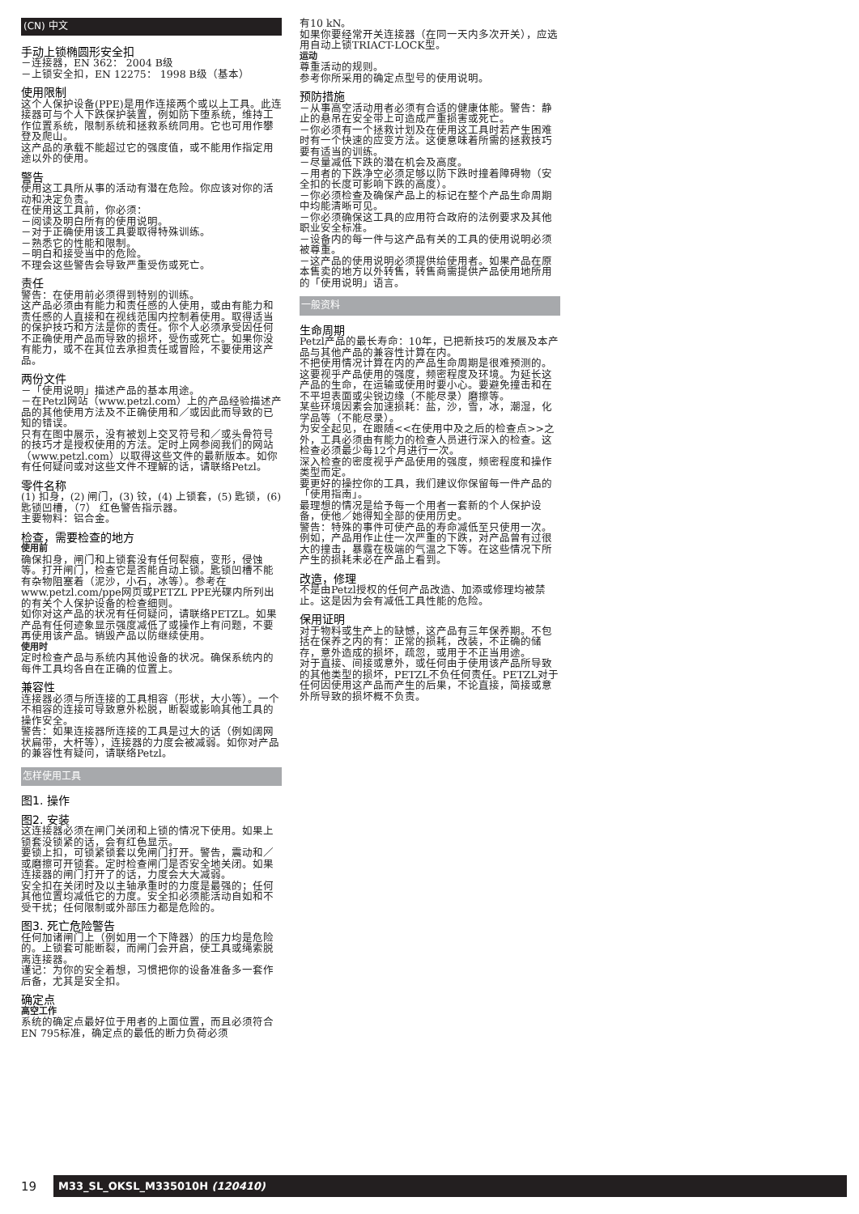(CN) 中文
手动上锁椭圆形安全扣
－连接器，EN 362： 2004 B级
－上锁安全扣，EN 12275： 1998 B级（基本）
使用限制
这个人保护设备(PPE)是用作连接两个或以上工具。此连接器可与个人下跌保护装置，例如防下堕系统，维持工作位置系统，限制系统和拯救系统同用。它也可用作攀登及爬山。
这产品的承载不能超过它的强度值，或不能用作指定用途以外的使用。
警告
使用这工具所从事的活动有潜在危险。你应该对你的活动和决定负责。
在使用这工具前，你必须：
－阅读及明白所有的使用说明。
－对于正确使用该工具要取得特殊训练。
－熟悉它的性能和限制。
－明白和接受当中的危险。
不理会这些警告会导致严重受伤或死亡。
责任
警告：在使用前必须得到特别的训练。
这产品必须由有能力和责任感的人使用，或由有能力和责任感的人直接和在视线范围内控制着使用。取得适当的保护技巧和方法是你的责任。你个人必须承受因任何不正确使用产品而导致的损坏，受伤或死亡。如果你没有能力，或不在其位去承担责任或冒险，不要使用这产品。
两份文件
－「使用说明」描述产品的基本用途。
－在Petzl网站（www.petzl.com）上的产品经验描述产品的其他使用方法及不正确使用和／或因此而导致的已知的错误。
只有在图中展示，没有被划上交叉符号和／或头骨符号的技巧才是授权使用的方法。定时上网参阅我们的网站（www.petzl.com）以取得这些文件的最新版本。如你有任何疑问或对这些文件不理解的话，请联络Petzl。
零件名称
(1) 扣身，(2) 闸门，(3) 铰，(4) 上锁套，(5) 匙锁，(6) 匙锁凹槽，（7） 红色警告指示器。
主要物料：铝合金。
检查，需要检查的地方
使用前
确保扣身，闸门和上锁套没有任何裂痕，变形，侵蚀等。打开闸门，检查它是否能自动上锁。匙锁凹槽不能有杂物阻塞着（泥沙，小石，冰等）。参考在www.petzl.com/ppe网页或PETZL PPE光碟内所列出的有关个人保护设备的检查细则。
如你对这产品的状况有任何疑问，请联络PETZL。如果产品有任何迹象显示强度减低了或操作上有问题，不要再使用该产品。销毁产品以防继续使用。
使用时
定时检查产品与系统内其他设备的状况。确保系统内的每件工具均各自在正确的位置上。
兼容性
连接器必须与所连接的工具相容（形状，大小等）。一个不相容的连接可导致意外松脱，断裂或影响其他工具的操作安全。
警告：如果连接器所连接的工具是过大的话（例如阔网状扁带，大杆等），连接器的力度会被减弱。如你对产品的兼容性有疑问，请联络Petzl。
怎样使用工具
图1. 操作
图2. 安装
这连接器必须在闸门关闭和上锁的情况下使用。如果上锁套没锁紧的话，会有红色显示。
要锁上扣，可锁紧锁套以免闸门打开。警告，震动和／或磨擦可开锁套。定时检查闸门是否安全地关闭。如果连接器的闸门打开了的话，力度会大大减弱。
安全扣在关闭时及以主轴承重时的力度是最强的；任何其他位置均减低它的力度。安全扣必须能活动自如和不受干扰；任何限制或外部压力都是危险的。
图3. 死亡危险警告
任何加诸闸门上（例如用一个下降器）的压力均是危险的。上锁套可能断裂，而闸门会开启，使工具或绳索脱离连接器。
谨记：为你的安全着想，习惯把你的设备准备多一套作后备，尤其是安全扣。
确定点
高空工作
系统的确定点最好位于用者的上面位置，而且必须符合EN 795标准，确定点的最低的断力负荷必须
有10 kN。
如果你要经常开关连接器（在同一天内多次开关），应选用自动上锁TRIACT-LOCK型。
运动
尊重活动的规则。
参考你所采用的确定点型号的使用说明。
预防措施
－从事高空活动用者必须有合适的健康体能。警告：静止的悬吊在安全带上可造成严重损害或死亡。
－你必须有一个拯救计划及在使用这工具时若产生困难时有一个快速的应变方法。这便意味着所需的拯救技巧要有适当的训练。
－尽量减低下跌的潜在机会及高度。
－用者的下跌净空必须足够以防下跌时撞着障碍物（安全扣的长度可影响下跌的高度）。
－你必须检查及确保产品上的标记在整个产品生命周期中均能清晰可见。
－你必须确保这工具的应用符合政府的法例要求及其他职业安全标准。
－设备内的每一件与这产品有关的工具的使用说明必须被尊重。
－这产品的使用说明必须提供给使用者。如果产品在原本售卖的地方以外转售，转售商需提供产品使用地所用的「使用说明」语言。
一般资料
生命周期
Petzl产品的最长寿命：10年，已把新技巧的发展及本产品与其他产品的兼容性计算在内。
不把使用情况计算在内的产品生命周期是很难预测的。这要视乎产品使用的强度，频密程度及环境。为延长这产品的生命，在运输或使用时要小心。要避免撞击和在不平坦表面或尖锐边缘（不能尽录）磨擦等。
某些环境因素会加速损耗：盐，沙，雪，冰，潮湿，化学品等（不能尽录）。
为安全起见，在跟随<<在使用中及之后的检查点>>之外，工具必须由有能力的检查人员进行深入的检查。这检查必须最少每12个月进行一次。
深入检查的密度视乎产品使用的强度，频密程度和操作类型而定。
要更好的操控你的工具，我们建议你保留每一件产品的「使用指南」。
最理想的情况是给予每一个用者一套新的个人保护设备，使他／她得知全部的使用历史。
警告：特殊的事件可使产品的寿命减低至只使用一次。例如，产品用作止住一次严重的下跌，对产品曾有过很大的撞击，暴露在极端的气温之下等。在这些情况下所产生的损耗未必在产品上看到。
改造，修理
不是由Petzl授权的任何产品改造、加添或修理均被禁止。这是因为会有减低工具性能的危险。
保用证明
对于物料或生产上的缺憾，这产品有三年保养期。不包括在保养之内的有：正常的损耗，改装，不正确的储存，意外造成的损坏，疏忽，或用于不正当用途。
对于直接、间接或意外，或任何由于使用该产品所导致的其他类型的损坏，PETZL不负任何责任。PETZL对于任何因使用这产品而产生的后果，不论直接，简接或意外所导致的损坏概不负责。
19
M33_SL_OKSL_M335010H (120410)